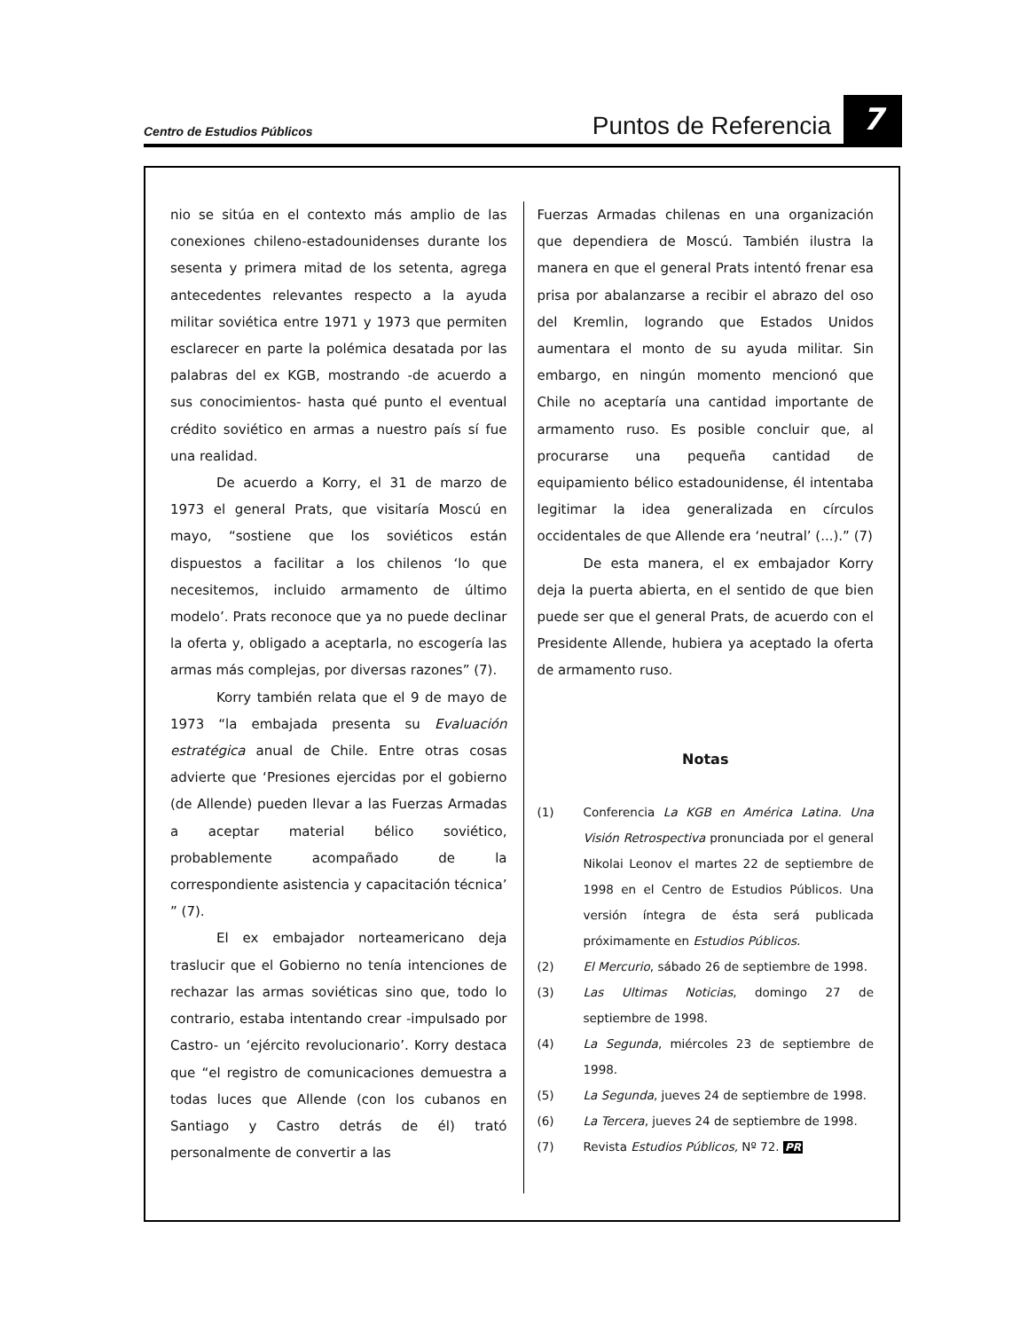Centro de Estudios Públicos
Puntos de Referencia
7
nio se sitúa en el contexto más amplio de las conexiones chileno-estadounidenses durante los sesenta y primera mitad de los setenta, agrega antecedentes relevantes respecto a la ayuda militar soviética entre 1971 y 1973 que permiten esclarecer en parte la polémica desatada por las palabras del ex KGB, mostrando -de acuerdo a sus conocimientos- hasta qué punto el eventual crédito soviético en armas a nuestro país sí fue una realidad.
De acuerdo a Korry, el 31 de marzo de 1973 el general Prats, que visitaría Moscú en mayo, “sostiene que los soviéticos están dispuestos a facilitar a los chilenos ‘lo que necesitemos, incluido armamento de último modelo’. Prats reconoce que ya no puede declinar la oferta y, obligado a aceptarla, no escogería las armas más complejas, por diversas razones” (7).
Korry también relata que el 9 de mayo de 1973 “la embajada presenta su Evaluación estratégica anual de Chile. Entre otras cosas advierte que ‘Presiones ejercidas por el gobierno (de Allende) pueden llevar a las Fuerzas Armadas a aceptar material bélico soviético, probablemente acompañado de la correspondiente asistencia y capacitación técnica’ ” (7).
El ex embajador norteamericano deja traslucir que el Gobierno no tenía intenciones de rechazar las armas soviéticas sino que, todo lo contrario, estaba intentando crear -impulsado por Castro- un ‘ejército revolucionario’. Korry destaca que “el registro de comunicaciones demuestra a todas luces que Allende (con los cubanos en Santiago y Castro detrás de él) trató personalmente de convertir a las
Fuerzas Armadas chilenas en una organización que dependiera de Moscú. También ilustra la manera en que el general Prats intentó frenar esa prisa por abalanzarse a recibir el abrazo del oso del Kremlin, logrando que Estados Unidos aumentara el monto de su ayuda militar. Sin embargo, en ningún momento mencionó que Chile no aceptaría una cantidad importante de armamento ruso. Es posible concluir que, al procurarse una pequeña cantidad de equipamiento bélico estadounidense, él intentaba legitimar la idea generalizada en círculos occidentales de que Allende era ‘neutral’ (...).” (7)
De esta manera, el ex embajador Korry deja la puerta abierta, en el sentido de que bien puede ser que el general Prats, de acuerdo con el Presidente Allende, hubiera ya aceptado la oferta de armamento ruso.
Notas
(1) Conferencia La KGB en América Latina. Una Visión Retrospectiva pronunciada por el general Nikolai Leonov el martes 22 de septiembre de 1998 en el Centro de Estudios Públicos. Una versión íntegra de ésta será publicada próximamente en Estudios Públicos.
(2) El Mercurio, sábado 26 de septiembre de 1998.
(3) Las Ultimas Noticias, domingo 27 de septiembre de 1998.
(4) La Segunda, miércoles 23 de septiembre de 1998.
(5) La Segunda, jueves 24 de septiembre de 1998.
(6) La Tercera, jueves 24 de septiembre de 1998.
(7) Revista Estudios Públicos, Nº 72. PR